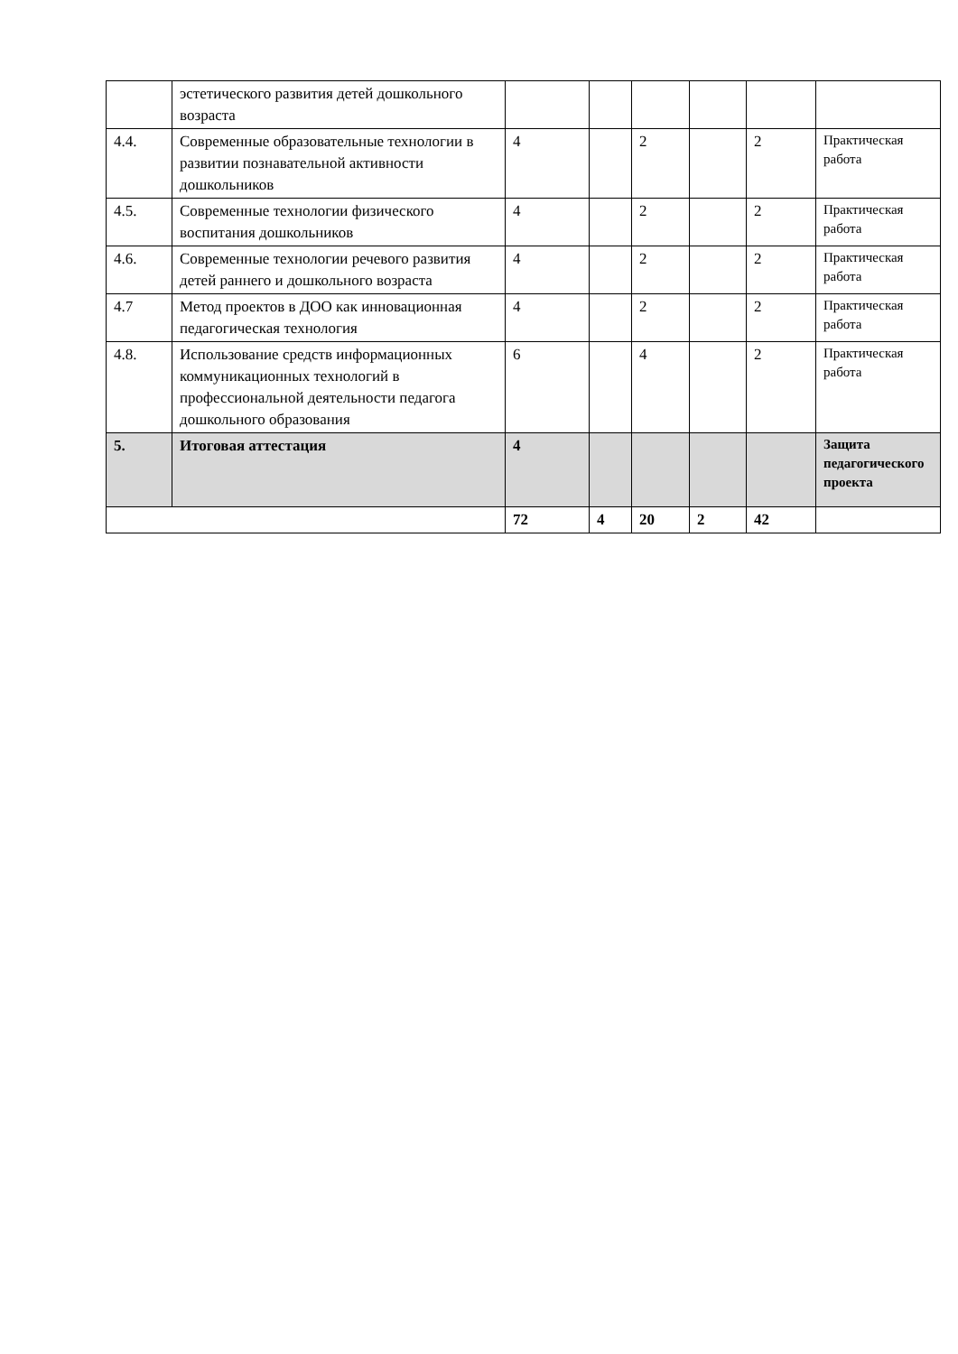| | эстетического развития детей дошкольного возраста | | | | | | |
| 4.4. | Современные образовательные технологии в развитии познавательной активности дошкольников | 4 | | 2 | | 2 | Практическая работа |
| 4.5. | Современные технологии физического воспитания дошкольников | 4 | | 2 | | 2 | Практическая работа |
| 4.6. | Современные технологии речевого развития детей раннего и дошкольного возраста | 4 | | 2 | | 2 | Практическая работа |
| 4.7 | Метод проектов в ДОО как инновационная педагогическая технология | 4 | | 2 | | 2 | Практическая работа |
| 4.8. | Использование средств информационных коммуникационных технологий в профессиональной деятельности педагога дошкольного образования | 6 | | 4 | | 2 | Практическая работа |
| 5. | Итоговая аттестация | 4 | | | | | Защита педагогического проекта |
| | | 72 | 4 | 20 | 2 | 42 | |